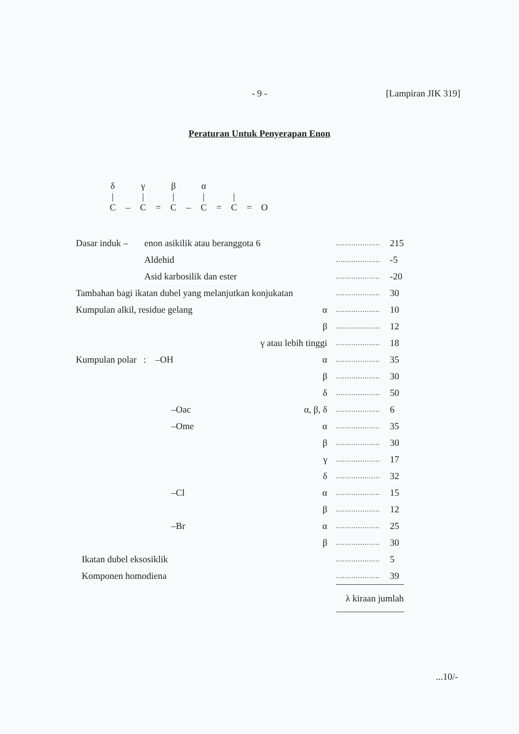- 9 -
[Lampiran JIK 319]
Peraturan Untuk Penyerapan Enon
| δ | | γ | | β | | α | | | | |
| / | | / | | / | | / | | / | | |
| C | – | C | = | C | – | C | = | C | = | O |
| Dasar induk – | enon asikilik atau beranggota 6 | | | .................... | 215 |
| | Aldehid | | | .................... | -5 |
| | Asid karbosilik dan ester | | | .................... | -20 |
| Tambahan bagi ikatan dubel yang melanjutkan konjukatan | | | | .................... | 30 |
| Kumpulan alkil, residue gelang | | | α | .................... | 10 |
| | | | β | .................... | 12 |
| | | | γ atau lebih tinggi | .................... | 18 |
| Kumpulan polar : –OH | | | α | .................... | 35 |
| | | | β | .................... | 30 |
| | | | δ | .................... | 50 |
| | –Oac | | α, β, δ | .................... | 6 |
| | –Ome | | α | .................... | 35 |
| | | | β | .................... | 30 |
| | | | γ | .................... | 17 |
| | | | δ | .................... | 32 |
| | –Cl | | α | .................... | 15 |
| | | | β | .................... | 12 |
| | –Br | | α | .................... | 25 |
| | | | β | .................... | 30 |
| Ikatan dubel eksosiklik | | | | .................... | 5 |
| Komponen homodiena | | | | .................... | 39 |
| | | | | λ kiraan jumlah | |
...10/-